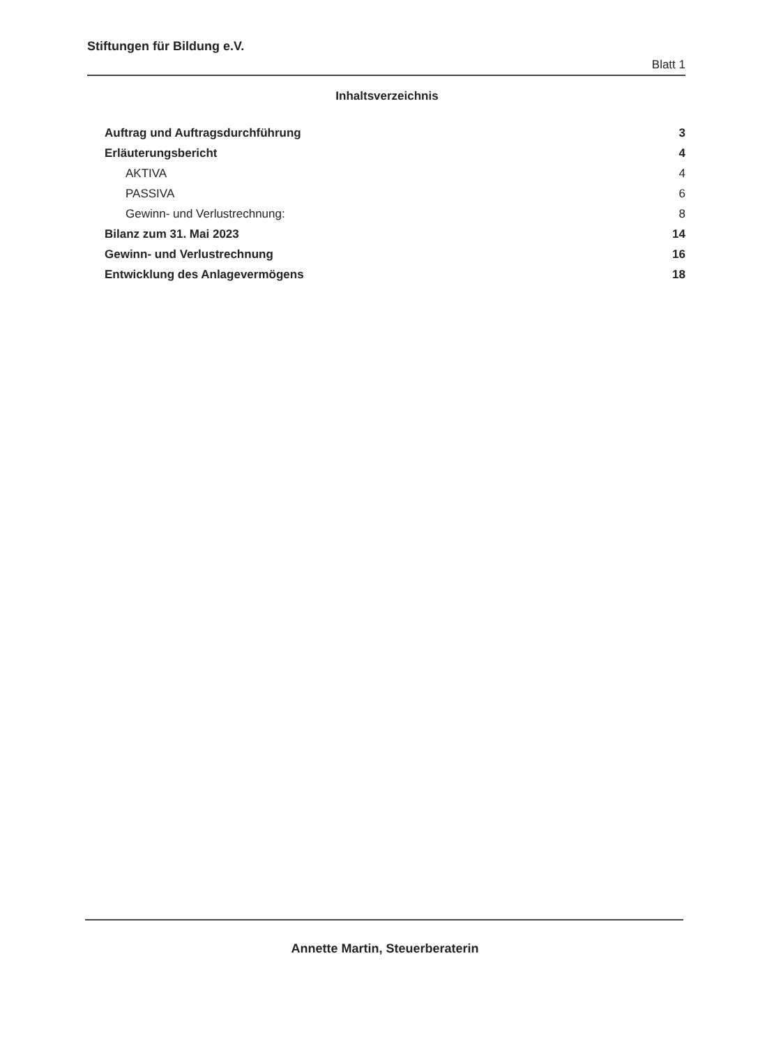Stiftungen für Bildung e.V.
Blatt 1
Inhaltsverzeichnis
Auftrag und Auftragsdurchführung 3
Erläuterungsbericht 4
AKTIVA 4
PASSIVA 6
Gewinn- und Verlustrechnung: 8
Bilanz zum 31. Mai 2023 14
Gewinn- und Verlustrechnung 16
Entwicklung des Anlagevermögens 18
Annette Martin, Steuerberaterin